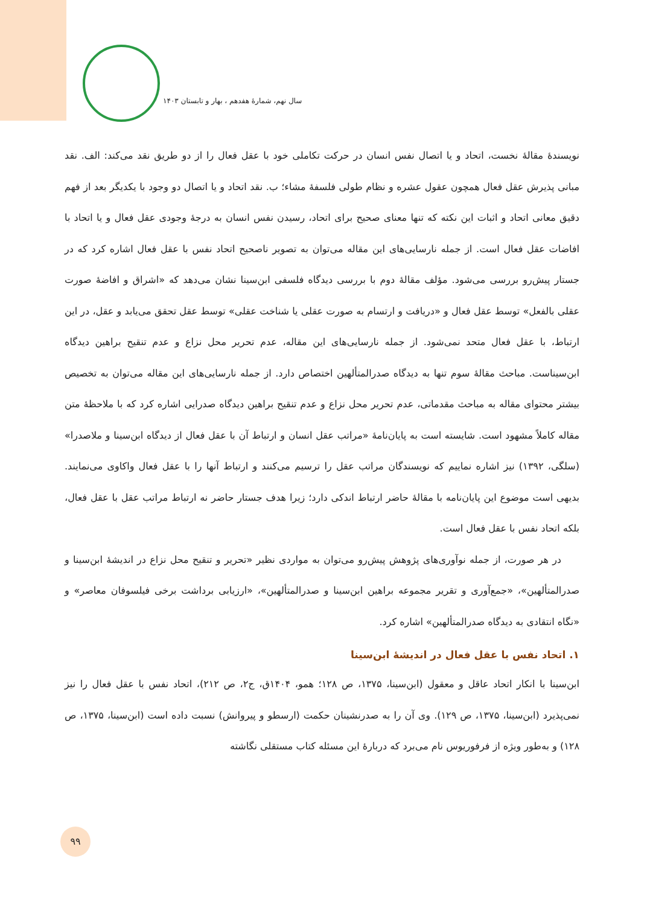سال نهم، شمارۀ هفدهم ، بهار و تابستان ۱۴۰۳
نویسندۀ مقالۀ نخست، اتحاد و یا اتصال نفس انسان در حرکت تکاملی خود با عقل فعال را از دو طریق نقد می‌کند: الف. نقد مبانی پذیرش عقل فعال همچون عقول عشره و نظام طولی فلسفۀ مشاء؛ ب. نقد اتحاد و یا اتصال دو وجود با یکدیگر بعد از فهم دقیق معانی اتحاد و اثبات این نکته که تنها معنای صحیح برای اتحاد، رسیدن نفس انسان به درجۀ وجودی عقل فعال و یا اتحاد با افاضات عقل فعال است. از جمله نارسایی‌های این مقاله می‌توان به تصویر ناصحیح اتحاد نفس با عقل فعال اشاره کرد که در جستار پیش‌رو بررسی می‌شود. مؤلف مقالۀ دوم با بررسی دیدگاه فلسفی ابن‌سینا نشان می‌دهد که «اشراق و افاضۀ صورت عقلی بالفعل» توسط عقل فعال و «دریافت و ارتسام به صورت عقلی یا شناخت عقلی» توسط عقل تحقق می‌یابد و عقل، در این ارتباط، با عقل فعال متحد نمی‌شود. از جمله نارسایی‌های این مقاله، عدم تحریر محل نزاع و عدم تنقیح براهین دیدگاه ابن‌سیناست. مباحث مقالۀ سوم تنها به دیدگاه صدرالمتألهین اختصاص دارد. از جمله نارسایی‌های این مقاله می‌توان به تخصیص بیشتر محتوای مقاله به مباحث مقدماتی، عدم تحریر محل نزاع و عدم تنقیح براهین دیدگاه صدرایی اشاره کرد که با ملاحظۀ متن مقاله کاملاً مشهود است. شایسته است به پایان‌نامۀ «مراتب عقل انسان و ارتباط آن با عقل فعال از دیدگاه ابن‌سینا و ملاصدرا» (سلگی، ۱۳۹۲) نیز اشاره نماییم که نویسندگان مراتب عقل را ترسیم می‌کنند و ارتباط آنها را با عقل فعال واکاوی می‌نمایند. بدیهی است موضوع این پایان‌نامه با مقالۀ حاضر ارتباط اندکی دارد؛ زیرا هدف جستار حاضر نه ارتباط مراتب عقل با عقل فعال، بلکه اتحاد نفس با عقل فعال است.
در هر صورت، از جمله نوآوری‌های پژوهش پیش‌رو می‌توان به مواردی نظیر «تحریر و تنقیح محل نزاع در اندیشۀ ابن‌سینا و صدرالمتألهین»، «جمع‌آوری و تقریر مجموعه براهین ابن‌سینا و صدرالمتألهین»، «ارزیابی برداشت برخی فیلسوفان معاصر» و «نگاه انتقادی به دیدگاه صدرالمتألهین» اشاره کرد.
۱. اتحاد نفس با عقل فعال در اندیشۀ ابن‌سینا
ابن‌سینا با انکار اتحاد عاقل و معقول (ابن‌سینا، ۱۳۷۵، ص ۱۲۸؛ همو، ۱۴۰۴ق، ج۲، ص ۲۱۲)، اتحاد نفس با عقل فعال را نیز نمی‌پذیرد (ابن‌سینا، ۱۳۷۵، ص ۱۲۹). وی آن را به صدرنشینان حکمت (ارسطو و پیروانش) نسبت داده است (ابن‌سینا، ۱۳۷۵، ص ۱۲۸) و به‌طور ویژه از فرفوریوس نام می‌برد که دربارۀ این مسئله کتاب مستقلی نگاشته
۹۹